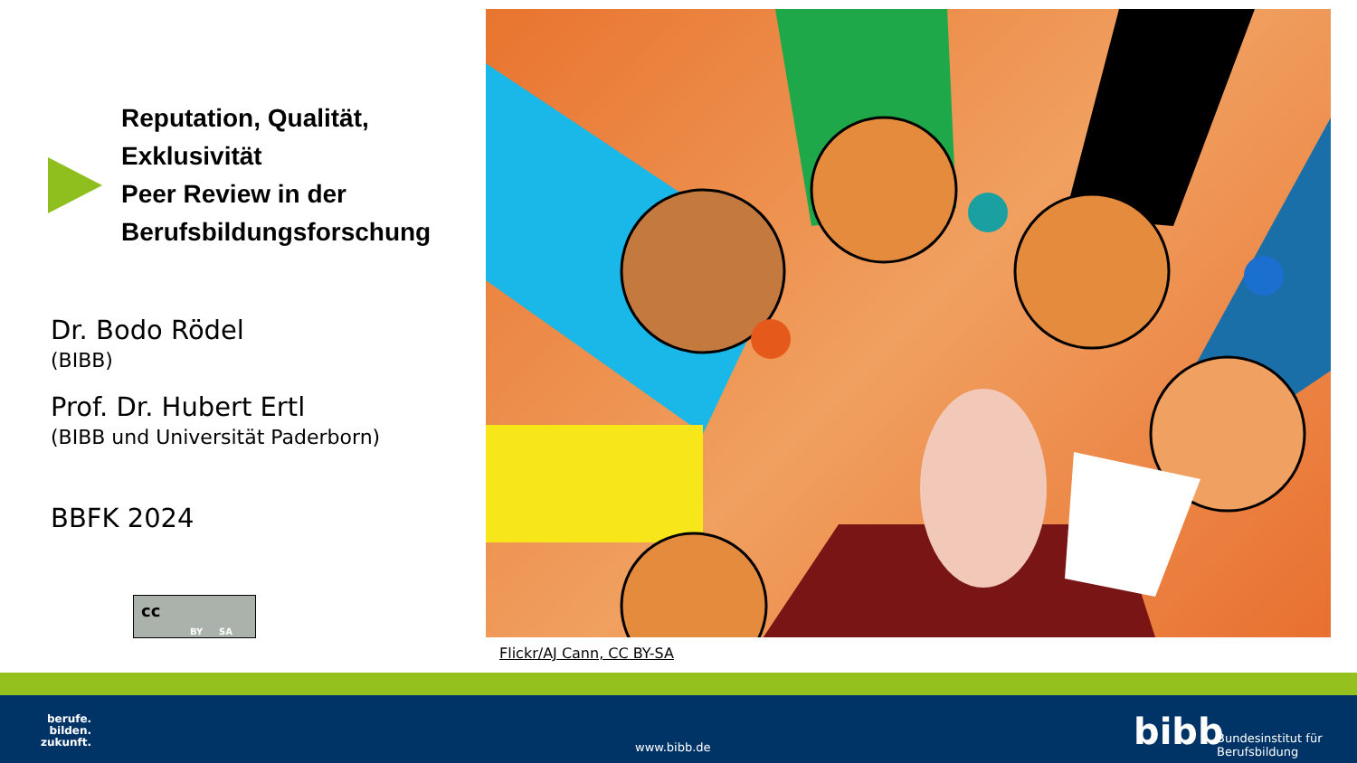Reputation, Qualität, Exklusivität
Peer Review in der Berufsbildungsforschung
Dr. Bodo Rödel
(BIBB)
Prof. Dr. Hubert Ertl
(BIBB und Universität Paderborn)
BBFK 2024
cc
BY SA
Flickr/AJ Cann, CC BY-SA
berufe.
bilden.
zukunft.
www.bibb.de bibb
Bundesinstitut für
Berufsbildung